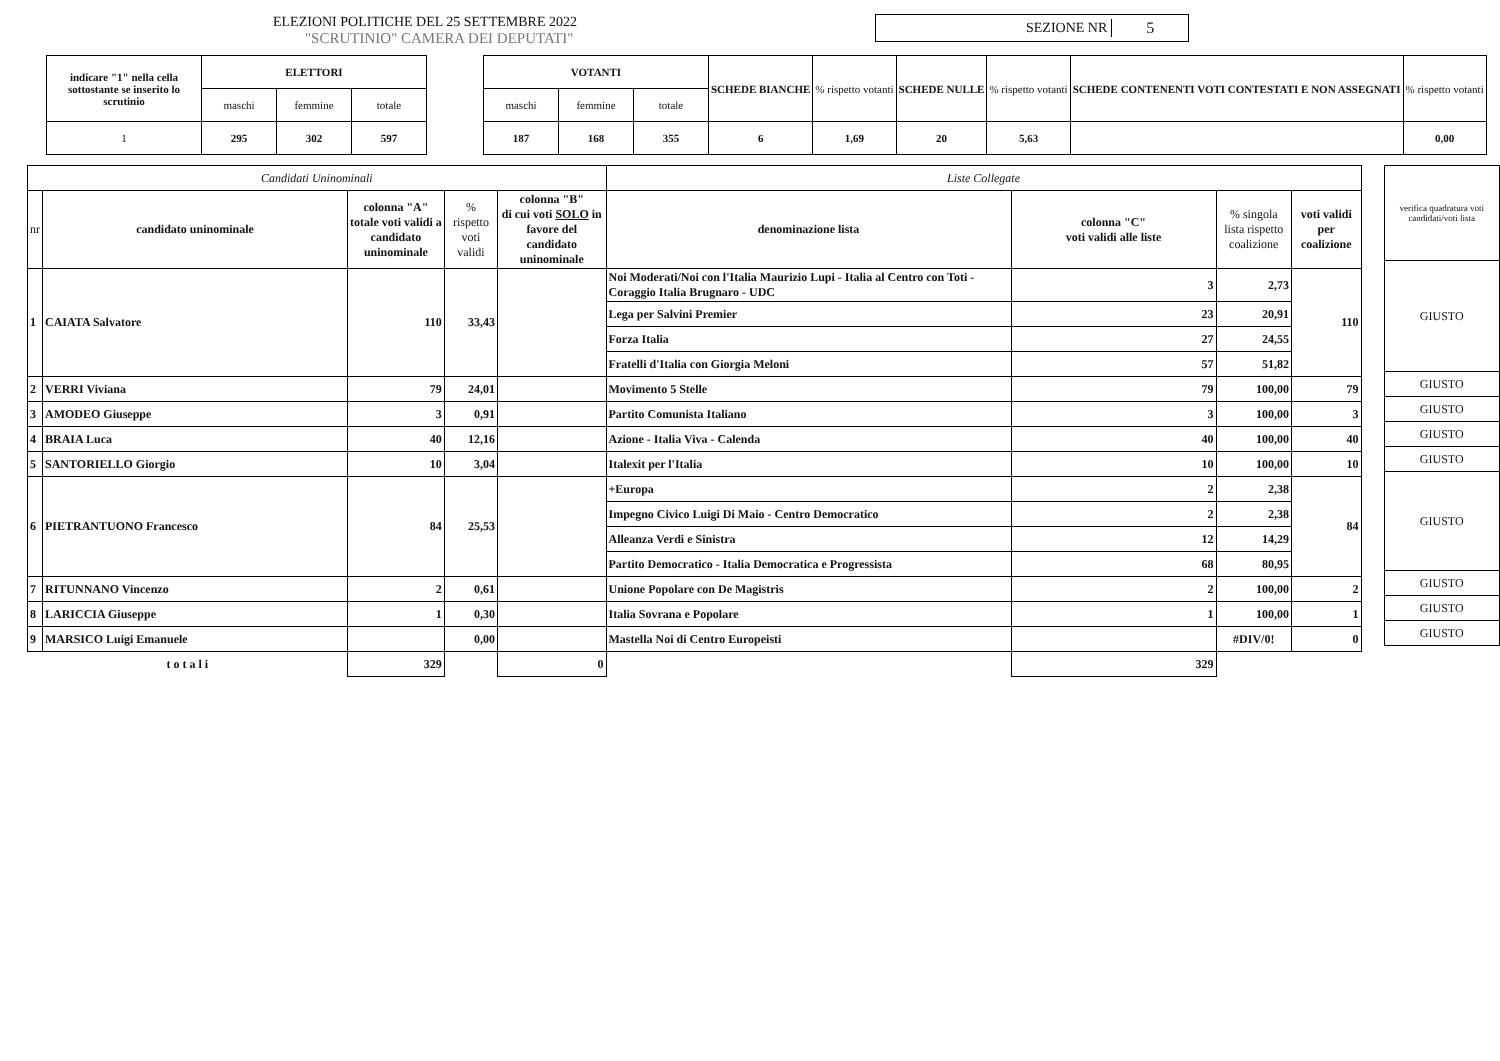ELEZIONI POLITICHE DEL 25 SETTEMBRE 2022
"SCRUTINIO" CAMERA DEI DEPUTATI"
SEZIONE NR 5
| indicare "1" nella cella sottostante se inserito lo scrutinio | ELETTORI | | |
| --- | --- | --- | --- |
| | maschi | femmine | totale |
| 1 | 295 | 302 | 597 |
| VOTANTI | | | SCHEDE BIANCHE | % rispetto votanti | SCHEDE NULLE | % rispetto votanti | SCHEDE CONTENENTI VOTI CONTESTATI E NON ASSEGNATI | % rispetto votanti |
| maschi | femmine | totale | | | | | | |
| 187 | 168 | 355 | 6 | 1,69 | 20 | 5,63 | | 0,00 |
| Candidati Uninominali | | | | | Liste Collegate | | | |
| nr | candidato uninominale | colonna "A" totale voti validi a candidato uninominale | % rispetto voti validi | colonna "B" di cui voti SOLO in favore del candidato uninominale | denominazione lista | colonna "C" voti validi alle liste | % singola lista rispetto coalizione | voti validi per coalizione |
| 1 | CAIATA Salvatore | 110 | 33,43 | | Noi Moderati/Noi con l'Italia Maurizio Lupi - Italia al Centro con Toti - Coraggio Italia Brugnaro - UDC | 3 | 2,73 | 110 |
| | | | | | Lega per Salvini Premier | 23 | 20,91 | |
| | | | | | Forza Italia | 27 | 24,55 | |
| | | | | | Fratelli d'Italia con Giorgia Meloni | 57 | 51,82 | |
| 2 | VERRI Viviana | 79 | 24,01 | | Movimento 5 Stelle | 79 | 100,00 | 79 |
| 3 | AMODEO Giuseppe | 3 | 0,91 | | Partito Comunista Italiano | 3 | 100,00 | 3 |
| 4 | BRAIA Luca | 40 | 12,16 | | Azione - Italia Viva - Calenda | 40 | 100,00 | 40 |
| 5 | SANTORIELLO Giorgio | 10 | 3,04 | | Italexit per l'Italia | 10 | 100,00 | 10 |
| 6 | PIETRANTUONO Francesco | 84 | 25,53 | | +Europa | 2 | 2,38 | 84 |
| | | | | | Impegno Civico Luigi Di Maio - Centro Democratico | 2 | 2,38 | |
| | | | | | Alleanza Verdi e Sinistra | 12 | 14,29 | |
| | | | | | Partito Democratico - Italia Democratica e Progressista | 68 | 80,95 | |
| 7 | RITUNNANO Vincenzo | 2 | 0,61 | | Unione Popolare con De Magistris | 2 | 100,00 | 2 |
| 8 | LARICCIA Giuseppe | 1 | 0,30 | | Italia Sovrana e Popolare | 1 | 100,00 | 1 |
| 9 | MARSICO Luigi Emanuele | | 0,00 | | Mastella Noi di Centro Europeisti | | #DIV/0! | 0 |
| t o t a l i | | 329 | | 0 | | 329 | | |
| verifica quadratura voti candidati/voti lista |
| GIUSTO |
| GIUSTO |
| GIUSTO |
| GIUSTO |
| GIUSTO |
| GIUSTO |
| GIUSTO |
| GIUSTO |
| GIUSTO |